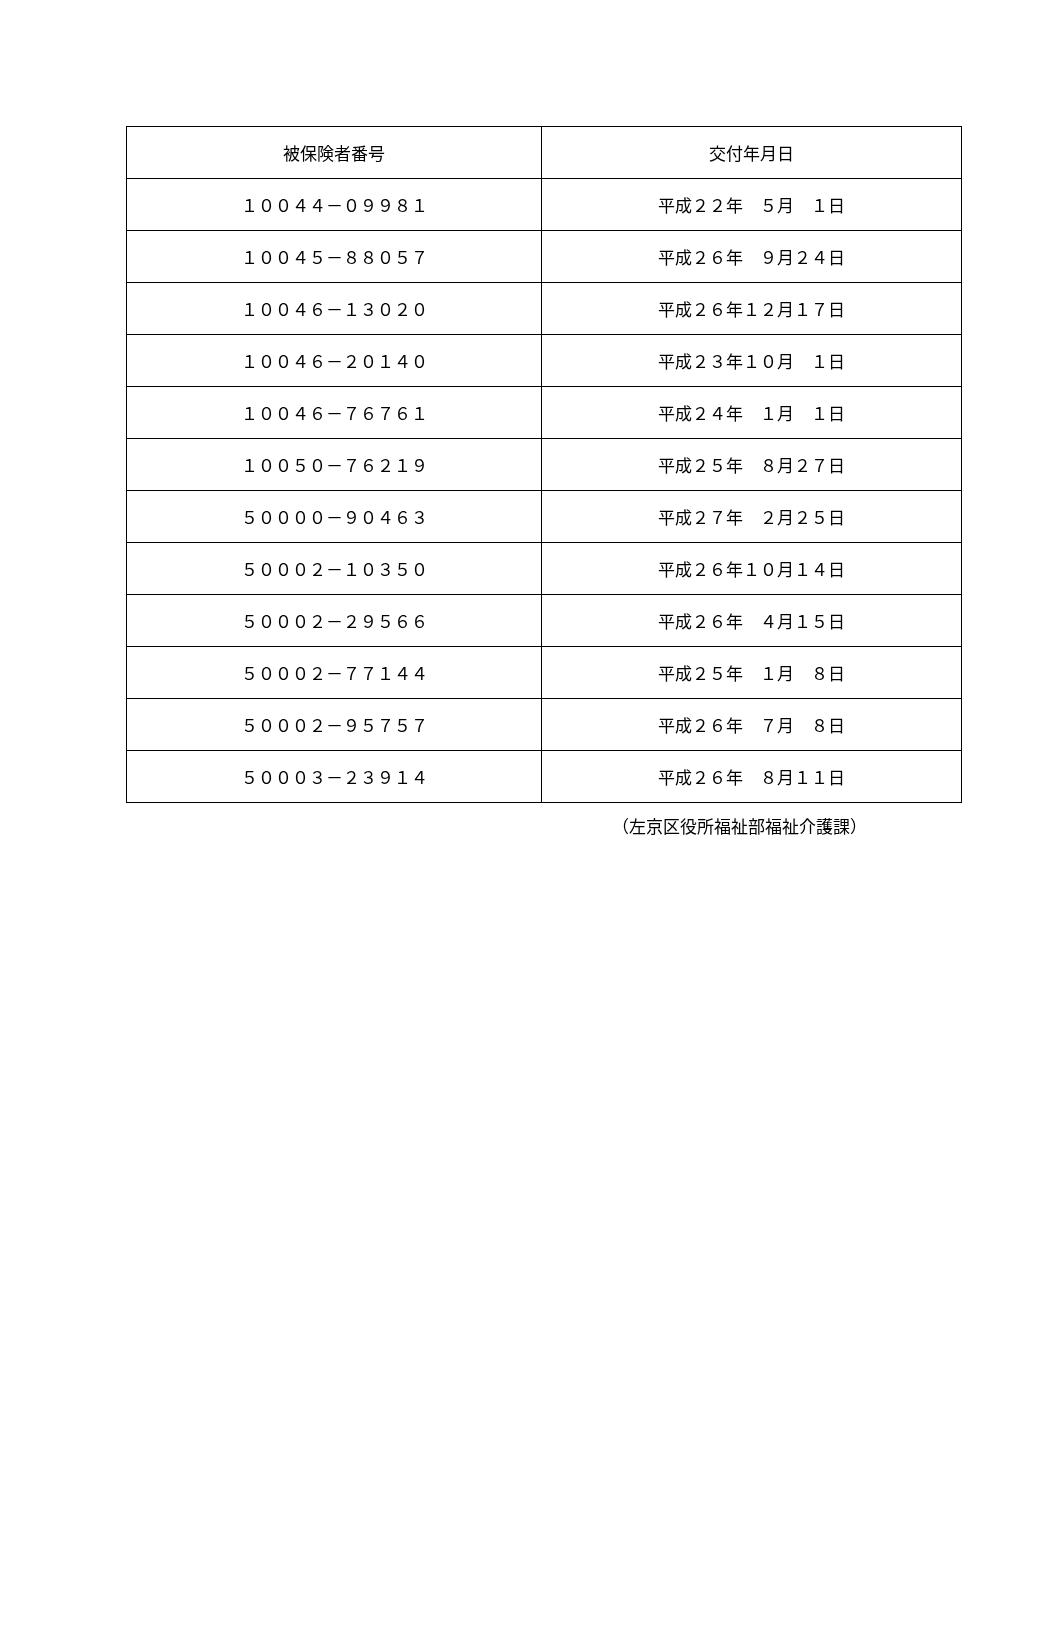| 被保険者番号 | 交付年月日 |
| --- | --- |
| １００４４－０９９８１ | 平成２２年 ５月 １日 |
| １００４５－８８０５７ | 平成２６年 ９月２４日 |
| １００４６－１３０２０ | 平成２６年１２月１７日 |
| １００４６－２０１４０ | 平成２３年１０月 １日 |
| １００４６－７６７６１ | 平成２４年 １月 １日 |
| １００５０－７６２１９ | 平成２５年 ８月２７日 |
| ５００００－９０４６３ | 平成２７年 ２月２５日 |
| ５０００２－１０３５０ | 平成２６年１０月１４日 |
| ５０００２－２９５６６ | 平成２６年 ４月１５日 |
| ５０００２－７７１４４ | 平成２５年 １月 ８日 |
| ５０００２－９５７５７ | 平成２６年 ７月 ８日 |
| ５０００３－２３９１４ | 平成２６年 ８月１１日 |
（左京区役所福祉部福祉介護課）